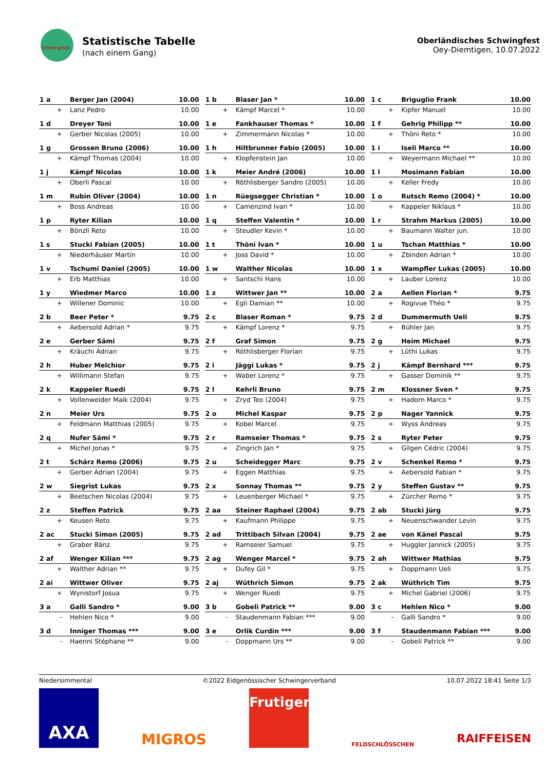Schwingfest
Statistische Tabelle
(nach einem Gang)
Oberländisches Schwingfest
Oey-Diemtigen, 10.07.2022
| 1 a | Berger Jan (2004) | 10.00 |
| + | Lanz Pedro | 10.00 |
| 1 b | Blaser Jan * | 10.00 |
| + | Kämpf Marcel * | 10.00 |
| 1 c | Briguglio Frank | 10.00 |
| + | Kipfer Manuel | 10.00 |
| 1 d | Dreyer Toni | 10.00 |
| + | Gerber Nicolas (2005) | 10.00 |
| 1 e | Fankhauser Thomas * | 10.00 |
| + | Zimmermann Nicolas * | 10.00 |
| 1 f | Gehrig Philipp ** | 10.00 |
| + | Thöni Reto * | 10.00 |
| 1 g | Grossen Bruno (2006) | 10.00 |
| + | Kämpf Thomas (2004) | 10.00 |
| 1 h | Hiltbrunner Fabio (2005) | 10.00 |
| + | Klopfenstein Jan | 10.00 |
| 1 i | Iseli Marco ** | 10.00 |
| + | Weyermann Michael ** | 10.00 |
| 1 j | Kämpf Nicolas | 10.00 |
| + | Oberli Pascal | 10.00 |
| 1 k | Meier André (2006) | 10.00 |
| + | Röthlisberger Sandro (2005) | 10.00 |
| 1 l | Mosimann Fabian | 10.00 |
| + | Keller Fredy | 10.00 |
| 1 m | Rubin Oliver (2004) | 10.00 |
| + | Boss Andreas | 10.00 |
| 1 n | Rüegsegger Christian * | 10.00 |
| + | Camenzind Ivan * | 10.00 |
| 1 o | Rutsch Remo (2004) * | 10.00 |
| + | Kappeler Niklaus * | 10.00 |
| 1 p | Ryter Kilian | 10.00 |
| + | Bönzli Reto | 10.00 |
| 1 q | Steffen Valentin * | 10.00 |
| + | Steudler Kevin * | 10.00 |
| 1 r | Strahm Markus (2005) | 10.00 |
| + | Baumann Walter jun. | 10.00 |
| 1 s | Stucki Fabian (2005) | 10.00 |
| + | Niederhäuser Martin | 10.00 |
| 1 t | Thöni Ivan * | 10.00 |
| + | Joss David * | 10.00 |
| 1 u | Tschan Matthias * | 10.00 |
| + | Zbinden Adrian * | 10.00 |
| 1 v | Tschumi Daniel (2005) | 10.00 |
| + | Erb Matthias | 10.00 |
| 1 w | Walther Nicolas | 10.00 |
| + | Santschi Hans | 10.00 |
| 1 x | Wampfler Lukas (2005) | 10.00 |
| + | Lauber Lorenz | 10.00 |
| 1 y | Wiedmer Marco | 10.00 |
| + | Willener Dominic | 10.00 |
| 1 z | Wittwer Jan ** | 10.00 |
| + | Egli Damian ** | 10.00 |
| 2 a | Aellen Florian * | 9.75 |
| + | Rogivue Théo * | 9.75 |
| 2 b | Beer Peter * | 9.75 |
| + | Aebersold Adrian * | 9.75 |
| 2 c | Blaser Roman * | 9.75 |
| + | Kämpf Lorenz * | 9.75 |
| 2 d | Dummermuth Ueli | 9.75 |
| + | Bühler Jan | 9.75 |
| 2 e | Gerber Sämi | 9.75 |
| + | Kräuchi Adrian | 9.75 |
| 2 f | Graf Simon | 9.75 |
| + | Röthlisberger Florian | 9.75 |
| 2 g | Heim Michael | 9.75 |
| + | Lüthi Lukas | 9.75 |
| 2 h | Huber Melchior | 9.75 |
| + | Willimann Stefan | 9.75 |
| 2 i | Jäggi Lukas * | 9.75 |
| + | Waber Lorenz * | 9.75 |
| 2 j | Kämpf Bernhard *** | 9.75 |
| + | Gasser Dominik ** | 9.75 |
| 2 k | Kappeler Ruedi | 9.75 |
| + | Vollenweider Maik (2004) | 9.75 |
| 2 l | Kehrli Bruno | 9.75 |
| + | Zryd Teo (2004) | 9.75 |
| 2 m | Klossner Sven * | 9.75 |
| + | Hadorn Marco * | 9.75 |
| 2 n | Meier Urs | 9.75 |
| + | Feldmann Matthias (2005) | 9.75 |
| 2 o | Michel Kaspar | 9.75 |
| + | Kobel Marcel | 9.75 |
| 2 p | Nager Yannick | 9.75 |
| + | Wyss Andreas | 9.75 |
| 2 q | Nufer Sämi * | 9.75 |
| + | Michel Jonas * | 9.75 |
| 2 r | Ramseier Thomas * | 9.75 |
| + | Zingrich Jan * | 9.75 |
| 2 s | Ryter Peter | 9.75 |
| + | Gilgen Cédric (2004) | 9.75 |
| 2 t | Schärz Remo (2006) | 9.75 |
| + | Gerber Adrian (2004) | 9.75 |
| 2 u | Scheidegger Marc | 9.75 |
| + | Eggen Matthias | 9.75 |
| 2 v | Schenkel Remo * | 9.75 |
| + | Aebersold Fabian * | 9.75 |
| 2 w | Siegrist Lukas | 9.75 |
| + | Beetschen Nicolas (2004) | 9.75 |
| 2 x | Sonnay Thomas ** | 9.75 |
| + | Leuenberger Michael * | 9.75 |
| 2 y | Steffen Gustav ** | 9.75 |
| + | Zürcher Remo * | 9.75 |
| 2 z | Steffen Patrick | 9.75 |
| + | Keusen Reto | 9.75 |
| 2 aa | Steiner Raphael (2004) | 9.75 |
| + | Kaufmann Philippe | 9.75 |
| 2 ab | Stucki Jürg | 9.75 |
| + | Neuenschwander Levin | 9.75 |
| 2 ac | Stucki Simon (2005) | 9.75 |
| + | Graber Bänz | 9.75 |
| 2 ad | Trittibach Silvan (2004) | 9.75 |
| + | Ramseier Samuel | 9.75 |
| 2 ae | von Känel Pascal | 9.75 |
| + | Huggler Jannick (2005) | 9.75 |
| 2 af | Wenger Kilian *** | 9.75 |
| + | Walther Adrian ** | 9.75 |
| 2 ag | Wenger Marcel * | 9.75 |
| + | Dufey Gil * | 9.75 |
| 2 ah | Wittwer Mathias | 9.75 |
| + | Doppmann Ueli | 9.75 |
| 2 ai | Wittwer Oliver | 9.75 |
| + | Wynistorf Josua | 9.75 |
| 2 aj | Wüthrich Simon | 9.75 |
| + | Wenger Ruedi | 9.75 |
| 2 ak | Wüthrich Tim | 9.75 |
| + | Michel Gabriel (2006) | 9.75 |
| 3 a | Galli Sandro * | 9.00 |
| - | Hehlen Nico * | 9.00 |
| 3 b | Gobeli Patrick ** | 9.00 |
| - | Staudenmann Fabian *** | 9.00 |
| 3 c | Hehlen Nico * | 9.00 |
| - | Galli Sandro * | 9.00 |
| 3 d | Inniger Thomas *** | 9.00 |
| - | Haenni Stéphane ** | 9.00 |
| 3 e | Orlik Curdin *** | 9.00 |
| - | Doppmann Urs ** | 9.00 |
| 3 f | Staudenmann Fabian *** | 9.00 |
| - | Gobeli Patrick ** | 9.00 |
Niedersimmental ©2022 Eidgenössischer Schwingerverband 10.07.2022 18:41 Seite 1/3
AXA
MIGROS
Frutiger
FELDSCHLÖSSCHEN
RAIFFEISEN